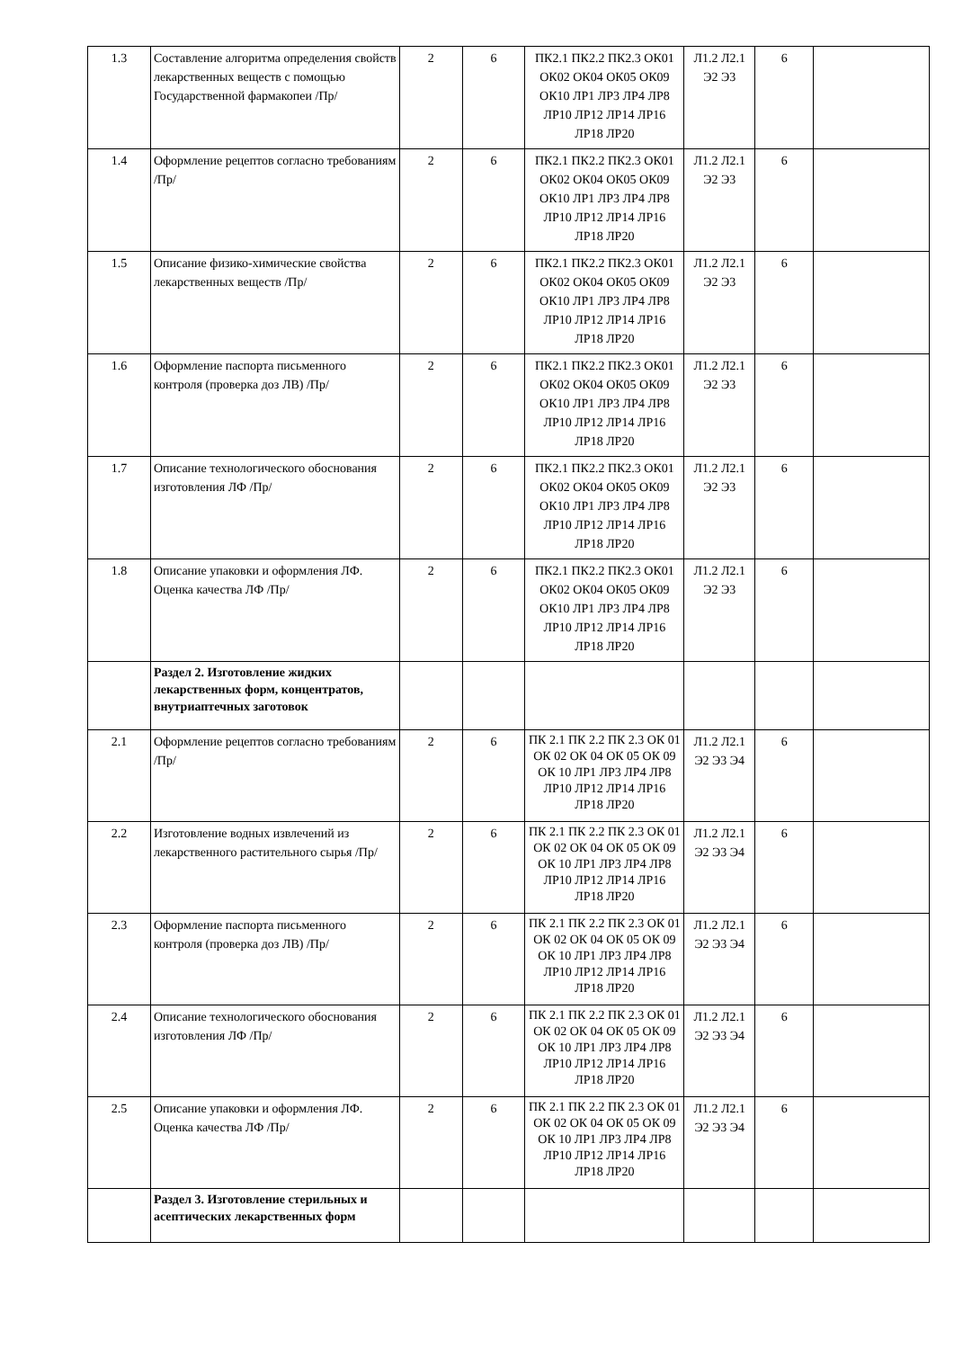| 1.3 | Составление алгоритма определения свойств лекарственных веществ с помощью Государственной фармакопеи /Пр/ | 2 | 6 | ПК2.1 ПК2.2 ПК2.3 ОК01 ОК02 ОК04 ОК05 ОК09 ОК10 ЛР1 ЛР3 ЛР4 ЛР8 ЛР10 ЛР12 ЛР14 ЛР16 ЛР18 ЛР20 | Л1.2 Л2.1 Э2 Э3 | 6 | |
| 1.4 | Оформление рецептов согласно требованиям /Пр/ | 2 | 6 | ПК2.1 ПК2.2 ПК2.3 ОК01 ОК02 ОК04 ОК05 ОК09 ОК10 ЛР1 ЛР3 ЛР4 ЛР8 ЛР10 ЛР12 ЛР14 ЛР16 ЛР18 ЛР20 | Л1.2 Л2.1 Э2 Э3 | 6 | |
| 1.5 | Описание физико-химические свойства лекарственных веществ /Пр/ | 2 | 6 | ПК2.1 ПК2.2 ПК2.3 ОК01 ОК02 ОК04 ОК05 ОК09 ОК10 ЛР1 ЛР3 ЛР4 ЛР8 ЛР10 ЛР12 ЛР14 ЛР16 ЛР18 ЛР20 | Л1.2 Л2.1 Э2 Э3 | 6 | |
| 1.6 | Оформление паспорта письменного контроля (проверка доз ЛВ) /Пр/ | 2 | 6 | ПК2.1 ПК2.2 ПК2.3 ОК01 ОК02 ОК04 ОК05 ОК09 ОК10 ЛР1 ЛР3 ЛР4 ЛР8 ЛР10 ЛР12 ЛР14 ЛР16 ЛР18 ЛР20 | Л1.2 Л2.1 Э2 Э3 | 6 | |
| 1.7 | Описание технологического обоснования изготовления ЛФ /Пр/ | 2 | 6 | ПК2.1 ПК2.2 ПК2.3 ОК01 ОК02 ОК04 ОК05 ОК09 ОК10 ЛР1 ЛР3 ЛР4 ЛР8 ЛР10 ЛР12 ЛР14 ЛР16 ЛР18 ЛР20 | Л1.2 Л2.1 Э2 Э3 | 6 | |
| 1.8 | Описание упаковки и оформления ЛФ. Оценка качества ЛФ /Пр/ | 2 | 6 | ПК2.1 ПК2.2 ПК2.3 ОК01 ОК02 ОК04 ОК05 ОК09 ОК10 ЛР1 ЛР3 ЛР4 ЛР8 ЛР10 ЛР12 ЛР14 ЛР16 ЛР18 ЛР20 | Л1.2 Л2.1 Э2 Э3 | 6 | |
| | Раздел 2. Изготовление жидких лекарственных форм, концентратов, внутриаптечных заготовок | | | | | | |
| 2.1 | Оформление рецептов согласно требованиям /Пр/ | 2 | 6 | ПК 2.1 ПК 2.2 ПК 2.3 ОК 01 ОК 02 ОК 04 ОК 05 ОК 09 ОК 10 ЛР1 ЛР3 ЛР4 ЛР8 ЛР10 ЛР12 ЛР14 ЛР16 ЛР18 ЛР20 | Л1.2 Л2.1 Э2 Э3 Э4 | 6 | |
| 2.2 | Изготовление водных извлечений из лекарственного растительного сырья /Пр/ | 2 | 6 | ПК 2.1 ПК 2.2 ПК 2.3 ОК 01 ОК 02 ОК 04 ОК 05 ОК 09 ОК 10 ЛР1 ЛР3 ЛР4 ЛР8 ЛР10 ЛР12 ЛР14 ЛР16 ЛР18 ЛР20 | Л1.2 Л2.1 Э2 Э3 Э4 | 6 | |
| 2.3 | Оформление паспорта письменного контроля (проверка доз ЛВ) /Пр/ | 2 | 6 | ПК 2.1 ПК 2.2 ПК 2.3 ОК 01 ОК 02 ОК 04 ОК 05 ОК 09 ОК 10 ЛР1 ЛР3 ЛР4 ЛР8 ЛР10 ЛР12 ЛР14 ЛР16 ЛР18 ЛР20 | Л1.2 Л2.1 Э2 Э3 Э4 | 6 | |
| 2.4 | Описание технологического обоснования изготовления ЛФ /Пр/ | 2 | 6 | ПК 2.1 ПК 2.2 ПК 2.3 ОК 01 ОК 02 ОК 04 ОК 05 ОК 09 ОК 10 ЛР1 ЛР3 ЛР4 ЛР8 ЛР10 ЛР12 ЛР14 ЛР16 ЛР18 ЛР20 | Л1.2 Л2.1 Э2 Э3 Э4 | 6 | |
| 2.5 | Описание упаковки и оформления ЛФ. Оценка качества ЛФ /Пр/ | 2 | 6 | ПК 2.1 ПК 2.2 ПК 2.3 ОК 01 ОК 02 ОК 04 ОК 05 ОК 09 ОК 10 ЛР1 ЛР3 ЛР4 ЛР8 ЛР10 ЛР12 ЛР14 ЛР16 ЛР18 ЛР20 | Л1.2 Л2.1 Э2 Э3 Э4 | 6 | |
| | Раздел 3. Изготовление стерильных и асептических лекарственных форм | | | | | | |